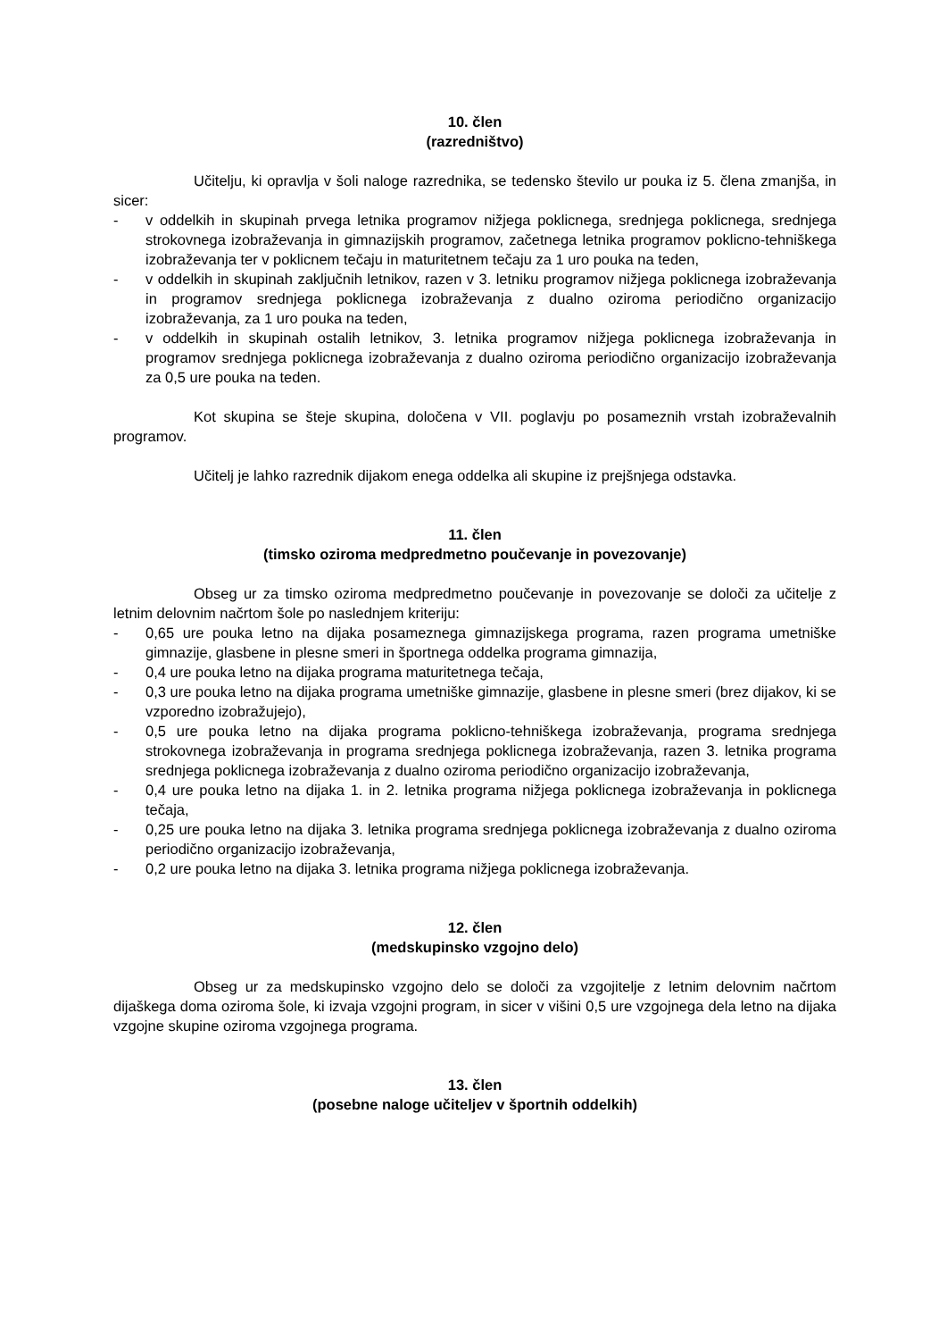10. člen
(razredništvo)
Učitelju, ki opravlja v šoli naloge razrednika, se tedensko število ur pouka iz 5. člena zmanjša, in sicer:
- v oddelkih in skupinah prvega letnika programov nižjega poklicnega, srednjega poklicnega, srednjega strokovnega izobraževanja in gimnazijskih programov, začetnega letnika programov poklicno-tehniškega izobraževanja ter v poklicnem tečaju in maturitetnem tečaju za 1 uro pouka na teden,
- v oddelkih in skupinah zaključnih letnikov, razen v 3. letniku programov nižjega poklicnega izobraževanja in programov srednjega poklicnega izobraževanja z dualno oziroma periodično organizacijo izobraževanja, za 1 uro pouka na teden,
- v oddelkih in skupinah ostalih letnikov, 3. letnika programov nižjega poklicnega izobraževanja in programov srednjega poklicnega izobraževanja z dualno oziroma periodično organizacijo izobraževanja za 0,5 ure pouka na teden.
Kot skupina se šteje skupina, določena v VII. poglavju po posameznih vrstah izobraževalnih programov.
Učitelj je lahko razrednik dijakom enega oddelka ali skupine iz prejšnjega odstavka.
11. člen
(timsko oziroma medpredmetno poučevanje in povezovanje)
Obseg ur za timsko oziroma medpredmetno poučevanje in povezovanje se določi za učitelje z letnim delovnim načrtom šole po naslednjem kriteriju:
- 0,65 ure pouka letno na dijaka posameznega gimnazijskega programa, razen programa umetniške gimnazije, glasbene in plesne smeri in športnega oddelka programa gimnazija,
- 0,4 ure pouka letno na dijaka programa maturitetnega tečaja,
- 0,3 ure pouka letno na dijaka programa umetniške gimnazije, glasbene in plesne smeri (brez dijakov, ki se vzporedno izobražujejo),
- 0,5 ure pouka letno na dijaka programa poklicno-tehniškega izobraževanja, programa srednjega strokovnega izobraževanja in programa srednjega poklicnega izobraževanja, razen 3. letnika programa srednjega poklicnega izobraževanja z dualno oziroma periodično organizacijo izobraževanja,
- 0,4 ure pouka letno na dijaka 1. in 2. letnika programa nižjega poklicnega izobraževanja in poklicnega tečaja,
- 0,25 ure pouka letno na dijaka 3. letnika programa srednjega poklicnega izobraževanja z dualno oziroma periodično organizacijo izobraževanja,
- 0,2 ure pouka letno na dijaka 3. letnika programa nižjega poklicnega izobraževanja.
12. člen
(medskupinsko vzgojno delo)
Obseg ur za medskupinsko vzgojno delo se določi za vzgojitelje z letnim delovnim načrtom dijaškega doma oziroma šole, ki izvaja vzgojni program, in sicer v višini 0,5 ure vzgojnega dela letno na dijaka vzgojne skupine oziroma vzgojnega programa.
13. člen
(posebne naloge učiteljev v športnih oddelkih)